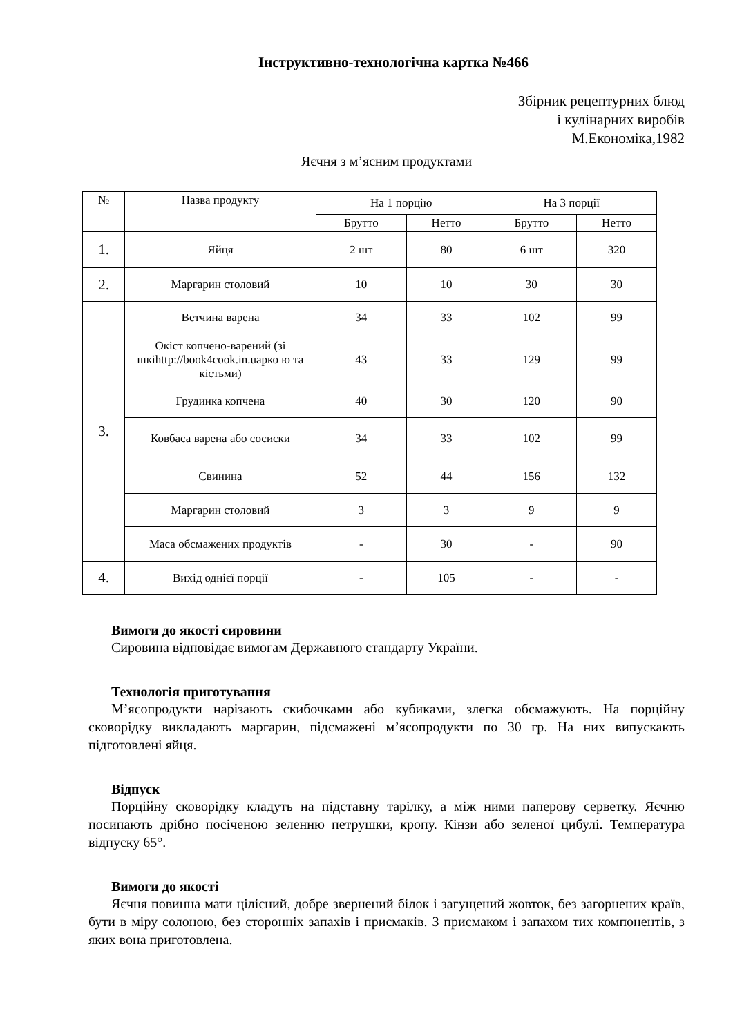Інструктивно-технологічна картка №466
Збірник рецептурних блюд
і кулінарних виробів
М.Економіка,1982
Яєчня з м’ясним продуктами
| № | Назва продукту | На 1 порцію | | На 3 порції | |
| --- | --- | --- | --- | --- | --- |
| | | Брутто | Нетто | Брутто | Нетто |
| 1. | Яйця | 2 шт | 80 | 6 шт | 320 |
| 2. | Маргарин столовий | 10 | 10 | 30 | 30 |
| 3. | Ветчина варена | 34 | 33 | 102 | 99 |
| | Окіст копчено-варений (зі шкіhttp://book4cook.in.uaрко ю та кістьми) | 43 | 33 | 129 | 99 |
| | Грудинка копчена | 40 | 30 | 120 | 90 |
| | Ковбаса варена або сосиски | 34 | 33 | 102 | 99 |
| | Свинина | 52 | 44 | 156 | 132 |
| | Маргарин столовий | 3 | 3 | 9 | 9 |
| | Маса обсмажених продуктів | - | 30 | - | 90 |
| 4. | Вихід однієї порції | - | 105 | - | - |
Вимоги до якості сировини
Сировина відповідає вимогам Державного стандарту України.
Технологія приготування
М’ясопродукти нарізають скибочками або кубиками, злегка обсмажують. На порційну сковорідку викладають маргарин, підсмажені м’ясопродукти по 30 гр. На них випускають підготовлені яйця.
Відпуск
Порційну сковорідку кладуть на підставну тарілку, а між ними паперову серветку. Яєчню посипають дрібно посіченою зеленню петрушки, кропу. Кінзи або зеленої цибулі. Температура відпуску 65°.
Вимоги до якості
Яєчня повинна мати цілісний, добре звернений білок і загущений жовток, без загорнених країв, бути в міру солоною, без сторонніх запахів і присмаків. З присмаком і запахом тих компонентів, з яких вона приготовлена.